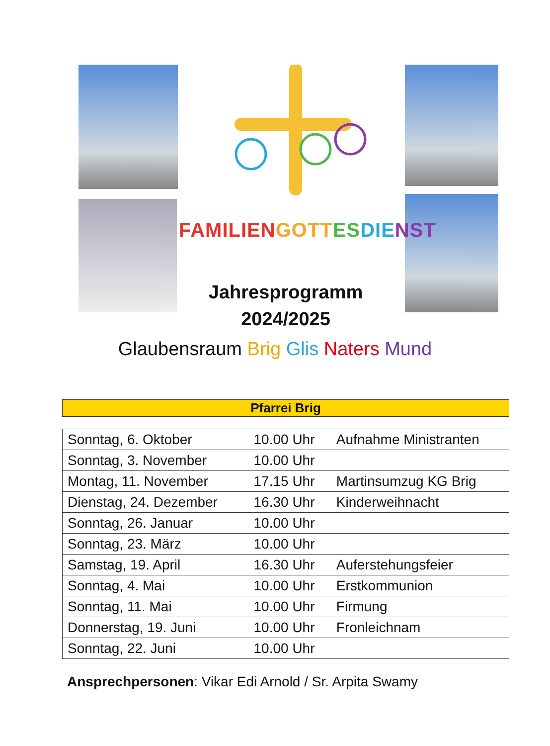FAMILIEN GOTT ES DIE NST
Jahresprogramm
2024/2025
Glaubensraum Brig Glis Naters Mund
| Pfarrei Brig |
| --- |
| Sonntag, 6. Oktober | 10.00 Uhr | Aufnahme Ministranten |
| Sonntag, 3. November | 10.00 Uhr | |
| Montag, 11. November | 17.15 Uhr | Martinsumzug KG Brig |
| Dienstag, 24. Dezember | 16.30 Uhr | Kinderweihnacht |
| Sonntag, 26. Januar | 10.00 Uhr | |
| Sonntag, 23. März | 10.00 Uhr | |
| Samstag, 19. April | 16.30 Uhr | Auferstehungsfeier |
| Sonntag, 4. Mai | 10.00 Uhr | Erstkommunion |
| Sonntag, 11. Mai | 10.00 Uhr | Firmung |
| Donnerstag, 19. Juni | 10.00 Uhr | Fronleichnam |
| Sonntag, 22. Juni | 10.00 Uhr | |
Ansprechpersonen: Vikar Edi Arnold / Sr. Arpita Swamy